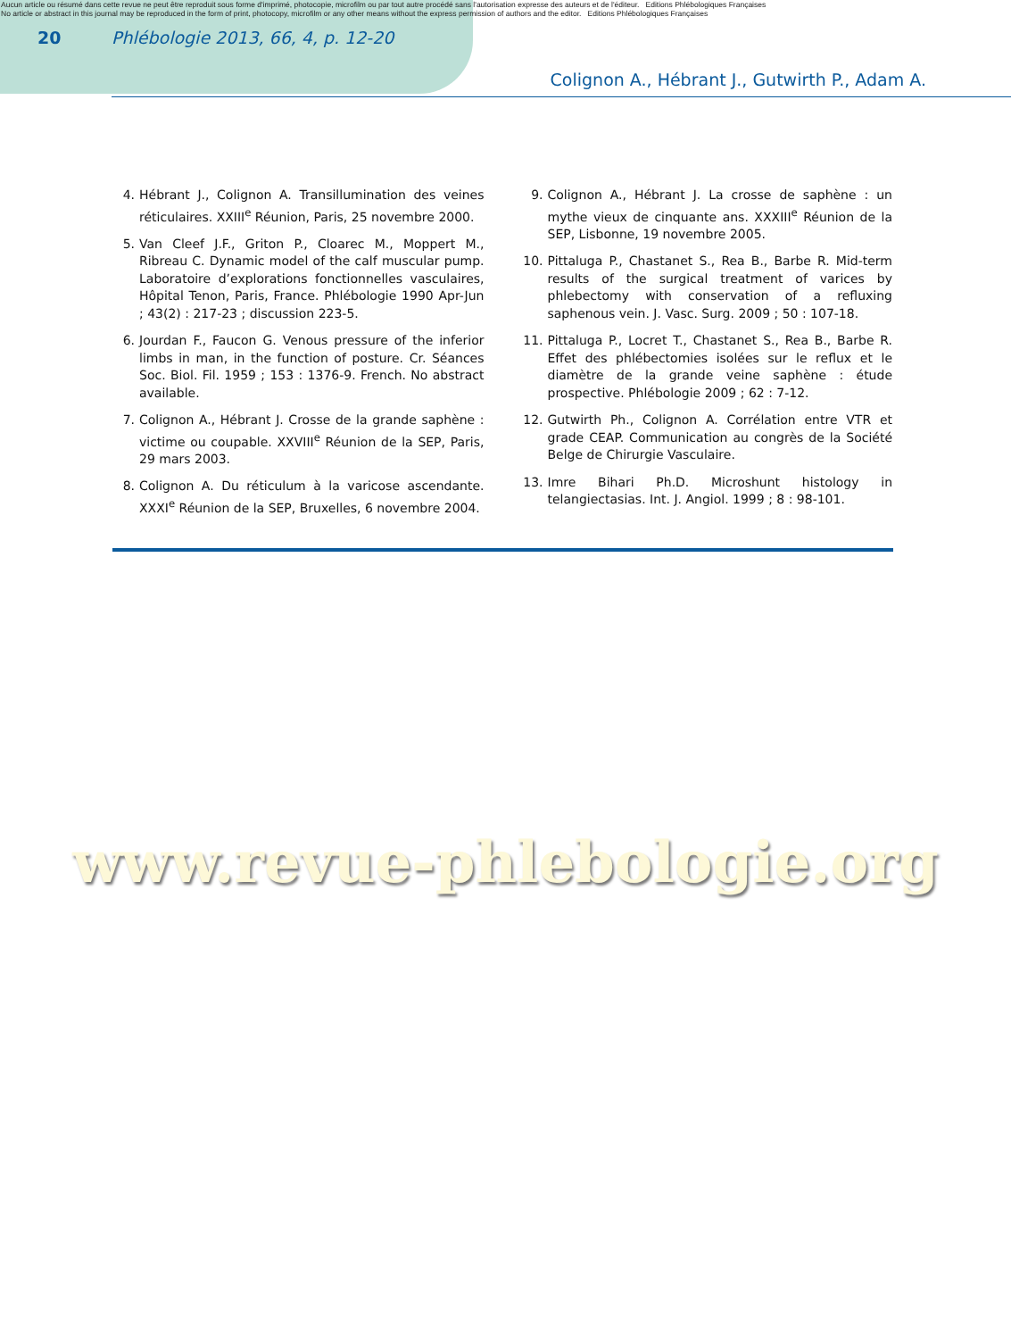Aucun article ou résumé dans cette revue ne peut être reproduit sous forme d'imprimé, photocopie, microfilm ou par tout autre procédé sans l'autorisation expresse des auteurs et de l'éditeur. Editions Phlébologiques Françaises
No article or abstract in this journal may be reproduced in the form of print, photocopy, microfilm or any other means without the express permission of authors and the editor. Editions Phlébologiques Françaises
20 Phlébologie 2013, 66, 4, p. 12-20
Colignon A., Hébrant J., Gutwirth P., Adam A.
4. Hébrant J., Colignon A. Transillumination des veines réticulaires. XXIII<sup>e</sup> Réunion, Paris, 25 novembre 2000.
5. Van Cleef J.F., Griton P., Cloarec M., Moppert M., Ribreau C. Dynamic model of the calf muscular pump. Laboratoire d’explorations fonctionnelles vasculaires, Hôpital Tenon, Paris, France. Phlébologie 1990 Apr-Jun ; 43(2) : 217-23 ; discussion 223-5.
6. Jourdan F., Faucon G. Venous pressure of the inferior limbs in man, in the function of posture. Cr. Séances Soc. Biol. Fil. 1959 ; 153 : 1376-9. French. No abstract available.
7. Colignon A., Hébrant J. Crosse de la grande saphène : victime ou coupable. XXVIII<sup>e</sup> Réunion de la SEP, Paris, 29 mars 2003.
8. Colignon A. Du réticulum à la varicose ascendante. XXXI<sup>e</sup> Réunion de la SEP, Bruxelles, 6 novembre 2004.
9. Colignon A., Hébrant J. La crosse de saphène : un mythe vieux de cinquante ans. XXXIII<sup>e</sup> Réunion de la SEP, Lisbonne, 19 novembre 2005.
10. Pittaluga P., Chastanet S., Rea B., Barbe R. Mid-term results of the surgical treatment of varices by phlebectomy with conservation of a refluxing saphenous vein. J. Vasc. Surg. 2009 ; 50 : 107-18.
11. Pittaluga P., Locret T., Chastanet S., Rea B., Barbe R. Effet des phlébectomies isolées sur le reflux et le diamètre de la grande veine saphène : étude prospective. Phlébologie 2009 ; 62 : 7-12.
12. Gutwirth Ph., Colignon A. Corrélation entre VTR et grade CEAP. Communication au congrès de la Société Belge de Chirurgie Vasculaire.
13. Imre Bihari Ph.D. Microshunt histology in telangiectasias. Int. J. Angiol. 1999 ; 8 : 98-101.
www.revue-phlebologie.org